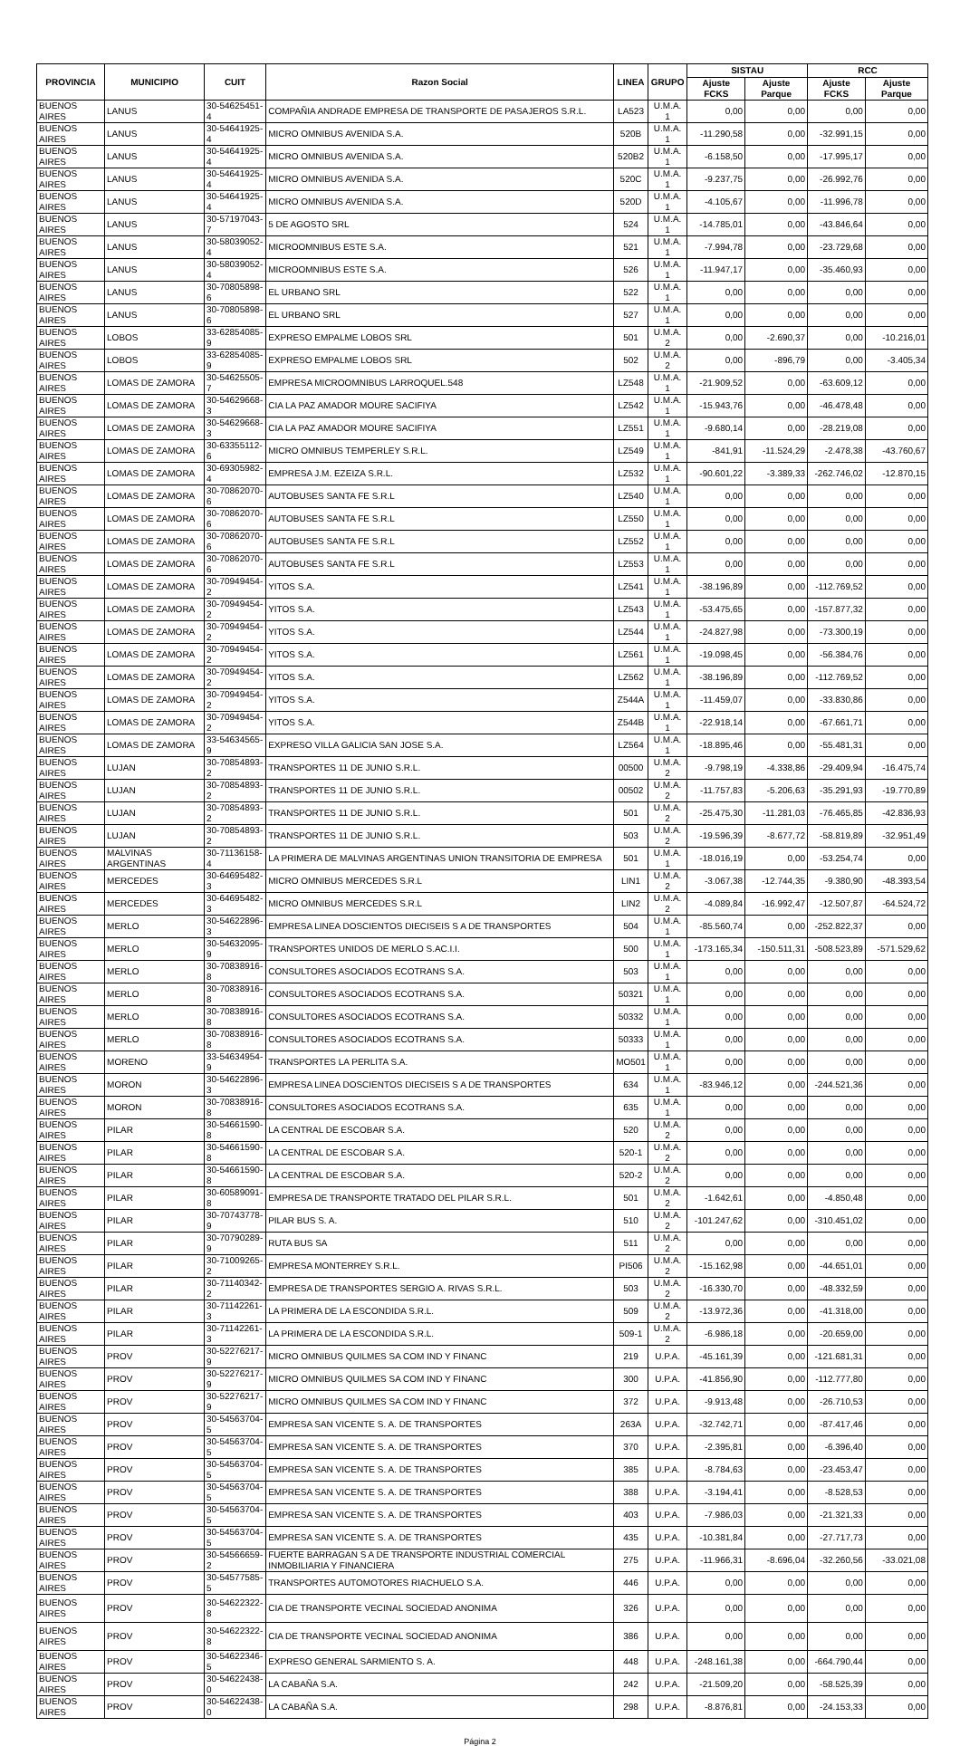| PROVINCIA | MUNICIPIO | CUIT | Razon Social | LINEA | GRUPO | SISTAU | | RCC | |
| --- | --- | --- | --- | --- | --- | --- | --- | --- | --- |
| | | | | | | Ajuste FCKS | Ajuste Parque | Ajuste FCKS | Ajuste Parque |
| BUENOS AIRES | LANUS | 30-54625451-4 | COMPAÑIA ANDRADE EMPRESA DE TRANSPORTE DE PASAJEROS S.R.L. | LA523 | U.M.A. 1 | 0,00 | 0,00 | 0,00 | 0,00 |
| BUENOS AIRES | LANUS | 30-54641925-4 | MICRO OMNIBUS AVENIDA S.A. | 520B | U.M.A. 1 | -11.290,58 | 0,00 | -32.991,15 | 0,00 |
| BUENOS AIRES | LANUS | 30-54641925-4 | MICRO OMNIBUS AVENIDA S.A. | 520B2 | U.M.A. 1 | -6.158,50 | 0,00 | -17.995,17 | 0,00 |
| BUENOS AIRES | LANUS | 30-54641925-4 | MICRO OMNIBUS AVENIDA S.A. | 520C | U.M.A. 1 | -9.237,75 | 0,00 | -26.992,76 | 0,00 |
| BUENOS AIRES | LANUS | 30-54641925-4 | MICRO OMNIBUS AVENIDA S.A. | 520D | U.M.A. 1 | -4.105,67 | 0,00 | -11.996,78 | 0,00 |
| BUENOS AIRES | LANUS | 30-57197043-7 | 5 DE AGOSTO SRL | 524 | U.M.A. 1 | -14.785,01 | 0,00 | -43.846,64 | 0,00 |
| BUENOS AIRES | LANUS | 30-58039052-4 | MICROOMNIBUS ESTE S.A. | 521 | U.M.A. 1 | -7.994,78 | 0,00 | -23.729,68 | 0,00 |
| BUENOS AIRES | LANUS | 30-58039052-4 | MICROOMNIBUS ESTE S.A. | 526 | U.M.A. 1 | -11.947,17 | 0,00 | -35.460,93 | 0,00 |
| BUENOS AIRES | LANUS | 30-70805898-6 | EL URBANO SRL | 522 | U.M.A. 1 | 0,00 | 0,00 | 0,00 | 0,00 |
| BUENOS AIRES | LANUS | 30-70805898-6 | EL URBANO SRL | 527 | U.M.A. 1 | 0,00 | 0,00 | 0,00 | 0,00 |
| BUENOS AIRES | LOBOS | 33-62854085-9 | EXPRESO EMPALME LOBOS SRL | 501 | U.M.A. 2 | 0,00 | -2.690,37 | 0,00 | -10.216,01 |
| BUENOS AIRES | LOBOS | 33-62854085-9 | EXPRESO EMPALME LOBOS SRL | 502 | U.M.A. 2 | 0,00 | -896,79 | 0,00 | -3.405,34 |
| BUENOS AIRES | LOMAS DE ZAMORA | 30-54625505-7 | EMPRESA MICROOMNIBUS LARROQUEL.548 | LZ548 | U.M.A. 1 | -21.909,52 | 0,00 | -63.609,12 | 0,00 |
| BUENOS AIRES | LOMAS DE ZAMORA | 30-54629668-3 | CIA LA PAZ AMADOR MOURE SACIFIYA | LZ542 | U.M.A. 1 | -15.943,76 | 0,00 | -46.478,48 | 0,00 |
| BUENOS AIRES | LOMAS DE ZAMORA | 30-54629668-3 | CIA LA PAZ AMADOR MOURE SACIFIYA | LZ551 | U.M.A. 1 | -9.680,14 | 0,00 | -28.219,08 | 0,00 |
| BUENOS AIRES | LOMAS DE ZAMORA | 30-63355112-6 | MICRO OMNIBUS TEMPERLEY S.R.L. | LZ549 | U.M.A. 1 | -841,91 | -11.524,29 | -2.478,38 | -43.760,67 |
| BUENOS AIRES | LOMAS DE ZAMORA | 30-69305982-4 | EMPRESA J.M. EZEIZA S.R.L. | LZ532 | U.M.A. 1 | -90.601,22 | -3.389,33 | -262.746,02 | -12.870,15 |
| BUENOS AIRES | LOMAS DE ZAMORA | 30-70862070-6 | AUTOBUSES SANTA FE S.R.L | LZ540 | U.M.A. 1 | 0,00 | 0,00 | 0,00 | 0,00 |
| BUENOS AIRES | LOMAS DE ZAMORA | 30-70862070-6 | AUTOBUSES SANTA FE S.R.L | LZ550 | U.M.A. 1 | 0,00 | 0,00 | 0,00 | 0,00 |
| BUENOS AIRES | LOMAS DE ZAMORA | 30-70862070-6 | AUTOBUSES SANTA FE S.R.L | LZ552 | U.M.A. 1 | 0,00 | 0,00 | 0,00 | 0,00 |
| BUENOS AIRES | LOMAS DE ZAMORA | 30-70862070-6 | AUTOBUSES SANTA FE S.R.L | LZ553 | U.M.A. 1 | 0,00 | 0,00 | 0,00 | 0,00 |
| BUENOS AIRES | LOMAS DE ZAMORA | 30-70949454-2 | YITOS S.A. | LZ541 | U.M.A. 1 | -38.196,89 | 0,00 | -112.769,52 | 0,00 |
| BUENOS AIRES | LOMAS DE ZAMORA | 30-70949454-2 | YITOS S.A. | LZ543 | U.M.A. 1 | -53.475,65 | 0,00 | -157.877,32 | 0,00 |
| BUENOS AIRES | LOMAS DE ZAMORA | 30-70949454-2 | YITOS S.A. | LZ544 | U.M.A. 1 | -24.827,98 | 0,00 | -73.300,19 | 0,00 |
| BUENOS AIRES | LOMAS DE ZAMORA | 30-70949454-2 | YITOS S.A. | LZ561 | U.M.A. 1 | -19.098,45 | 0,00 | -56.384,76 | 0,00 |
| BUENOS AIRES | LOMAS DE ZAMORA | 30-70949454-2 | YITOS S.A. | LZ562 | U.M.A. 1 | -38.196,89 | 0,00 | -112.769,52 | 0,00 |
| BUENOS AIRES | LOMAS DE ZAMORA | 30-70949454-2 | YITOS S.A. | Z544A | U.M.A. 1 | -11.459,07 | 0,00 | -33.830,86 | 0,00 |
| BUENOS AIRES | LOMAS DE ZAMORA | 30-70949454-2 | YITOS S.A. | Z544B | U.M.A. 1 | -22.918,14 | 0,00 | -67.661,71 | 0,00 |
| BUENOS AIRES | LOMAS DE ZAMORA | 33-54634565-9 | EXPRESO VILLA GALICIA SAN JOSE S.A. | LZ564 | U.M.A. 1 | -18.895,46 | 0,00 | -55.481,31 | 0,00 |
| BUENOS AIRES | LUJAN | 30-70854893-2 | TRANSPORTES 11 DE JUNIO S.R.L. | 00500 | U.M.A. 2 | -9.798,19 | -4.338,86 | -29.409,94 | -16.475,74 |
| BUENOS AIRES | LUJAN | 30-70854893-2 | TRANSPORTES 11 DE JUNIO S.R.L. | 00502 | U.M.A. 2 | -11.757,83 | -5.206,63 | -35.291,93 | -19.770,89 |
| BUENOS AIRES | LUJAN | 30-70854893-2 | TRANSPORTES 11 DE JUNIO S.R.L. | 501 | U.M.A. 2 | -25.475,30 | -11.281,03 | -76.465,85 | -42.836,93 |
| BUENOS AIRES | LUJAN | 30-70854893-2 | TRANSPORTES 11 DE JUNIO S.R.L. | 503 | U.M.A. 2 | -19.596,39 | -8.677,72 | -58.819,89 | -32.951,49 |
| BUENOS AIRES | MALVINAS ARGENTINAS | 30-71136158-4 | LA PRIMERA DE MALVINAS ARGENTINAS UNION TRANSITORIA DE EMPRESA | 501 | U.M.A. 1 | -18.016,19 | 0,00 | -53.254,74 | 0,00 |
| BUENOS AIRES | MERCEDES | 30-64695482-3 | MICRO OMNIBUS MERCEDES S.R.L | LIN1 | U.M.A. 2 | -3.067,38 | -12.744,35 | -9.380,90 | -48.393,54 |
| BUENOS AIRES | MERCEDES | 30-64695482-3 | MICRO OMNIBUS MERCEDES S.R.L | LIN2 | U.M.A. 2 | -4.089,84 | -16.992,47 | -12.507,87 | -64.524,72 |
| BUENOS AIRES | MERLO | 30-54622896-3 | EMPRESA LINEA DOSCIENTOS DIECISEIS S A DE TRANSPORTES | 504 | U.M.A. 1 | -85.560,74 | 0,00 | -252.822,37 | 0,00 |
| BUENOS AIRES | MERLO | 30-54632095-9 | TRANSPORTES UNIDOS DE MERLO S.AC.I.I. | 500 | U.M.A. 1 | -173.165,34 | -150.511,31 | -508.523,89 | -571.529,62 |
| BUENOS AIRES | MERLO | 30-70838916-8 | CONSULTORES ASOCIADOS ECOTRANS S.A. | 503 | U.M.A. 1 | 0,00 | 0,00 | 0,00 | 0,00 |
| BUENOS AIRES | MERLO | 30-70838916-8 | CONSULTORES ASOCIADOS ECOTRANS S.A. | 50321 | U.M.A. 1 | 0,00 | 0,00 | 0,00 | 0,00 |
| BUENOS AIRES | MERLO | 30-70838916-8 | CONSULTORES ASOCIADOS ECOTRANS S.A. | 50332 | U.M.A. 1 | 0,00 | 0,00 | 0,00 | 0,00 |
| BUENOS AIRES | MERLO | 30-70838916-8 | CONSULTORES ASOCIADOS ECOTRANS S.A. | 50333 | U.M.A. 1 | 0,00 | 0,00 | 0,00 | 0,00 |
| BUENOS AIRES | MORENO | 33-54634954-9 | TRANSPORTES LA PERLITA S.A. | MO501 | U.M.A. 1 | 0,00 | 0,00 | 0,00 | 0,00 |
| BUENOS AIRES | MORON | 30-54622896-3 | EMPRESA LINEA DOSCIENTOS DIECISEIS S A DE TRANSPORTES | 634 | U.M.A. 1 | -83.946,12 | 0,00 | -244.521,36 | 0,00 |
| BUENOS AIRES | MORON | 30-70838916-8 | CONSULTORES ASOCIADOS ECOTRANS S.A. | 635 | U.M.A. 1 | 0,00 | 0,00 | 0,00 | 0,00 |
| BUENOS AIRES | PILAR | 30-54661590-8 | LA CENTRAL DE ESCOBAR S.A. | 520 | U.M.A. 2 | 0,00 | 0,00 | 0,00 | 0,00 |
| BUENOS AIRES | PILAR | 30-54661590-8 | LA CENTRAL DE ESCOBAR S.A. | 520-1 | U.M.A. 2 | 0,00 | 0,00 | 0,00 | 0,00 |
| BUENOS AIRES | PILAR | 30-54661590-8 | LA CENTRAL DE ESCOBAR S.A. | 520-2 | U.M.A. 2 | 0,00 | 0,00 | 0,00 | 0,00 |
| BUENOS AIRES | PILAR | 30-60589091-8 | EMPRESA DE TRANSPORTE TRATADO DEL PILAR S.R.L. | 501 | U.M.A. 2 | -1.642,61 | 0,00 | -4.850,48 | 0,00 |
| BUENOS AIRES | PILAR | 30-70743778-9 | PILAR BUS S. A. | 510 | U.M.A. 2 | -101.247,62 | 0,00 | -310.451,02 | 0,00 |
| BUENOS AIRES | PILAR | 30-70790289-9 | RUTA BUS SA | 511 | U.M.A. 2 | 0,00 | 0,00 | 0,00 | 0,00 |
| BUENOS AIRES | PILAR | 30-71009265-2 | EMPRESA MONTERREY S.R.L. | PI506 | U.M.A. 2 | -15.162,98 | 0,00 | -44.651,01 | 0,00 |
| BUENOS AIRES | PILAR | 30-71140342-2 | EMPRESA DE TRANSPORTES SERGIO A. RIVAS S.R.L. | 503 | U.M.A. 2 | -16.330,70 | 0,00 | -48.332,59 | 0,00 |
| BUENOS AIRES | PILAR | 30-71142261-3 | LA PRIMERA DE LA ESCONDIDA S.R.L. | 509 | U.M.A. 2 | -13.972,36 | 0,00 | -41.318,00 | 0,00 |
| BUENOS AIRES | PILAR | 30-71142261-3 | LA PRIMERA DE LA ESCONDIDA S.R.L. | 509-1 | U.M.A. 2 | -6.986,18 | 0,00 | -20.659,00 | 0,00 |
| BUENOS AIRES | PROV | 30-52276217-9 | MICRO OMNIBUS QUILMES SA COM IND Y FINANC | 219 | U.P.A. | -45.161,39 | 0,00 | -121.681,31 | 0,00 |
| BUENOS AIRES | PROV | 30-52276217-9 | MICRO OMNIBUS QUILMES SA COM IND Y FINANC | 300 | U.P.A. | -41.856,90 | 0,00 | -112.777,80 | 0,00 |
| BUENOS AIRES | PROV | 30-52276217-9 | MICRO OMNIBUS QUILMES SA COM IND Y FINANC | 372 | U.P.A. | -9.913,48 | 0,00 | -26.710,53 | 0,00 |
| BUENOS AIRES | PROV | 30-54563704-5 | EMPRESA SAN VICENTE S. A. DE TRANSPORTES | 263A | U.P.A. | -32.742,71 | 0,00 | -87.417,46 | 0,00 |
| BUENOS AIRES | PROV | 30-54563704-5 | EMPRESA SAN VICENTE S. A. DE TRANSPORTES | 370 | U.P.A. | -2.395,81 | 0,00 | -6.396,40 | 0,00 |
| BUENOS AIRES | PROV | 30-54563704-5 | EMPRESA SAN VICENTE S. A. DE TRANSPORTES | 385 | U.P.A. | -8.784,63 | 0,00 | -23.453,47 | 0,00 |
| BUENOS AIRES | PROV | 30-54563704-5 | EMPRESA SAN VICENTE S. A. DE TRANSPORTES | 388 | U.P.A. | -3.194,41 | 0,00 | -8.528,53 | 0,00 |
| BUENOS AIRES | PROV | 30-54563704-5 | EMPRESA SAN VICENTE S. A. DE TRANSPORTES | 403 | U.P.A. | -7.986,03 | 0,00 | -21.321,33 | 0,00 |
| BUENOS AIRES | PROV | 30-54563704-5 | EMPRESA SAN VICENTE S. A. DE TRANSPORTES | 435 | U.P.A. | -10.381,84 | 0,00 | -27.717,73 | 0,00 |
| BUENOS AIRES | PROV | 30-54566659-2 | FUERTE BARRAGAN S A DE TRANSPORTE INDUSTRIAL COMERCIAL INMOBILIARIA Y FINANCIERA | 275 | U.P.A. | -11.966,31 | -8.696,04 | -32.260,56 | -33.021,08 |
| BUENOS AIRES | PROV | 30-54577585-5 | TRANSPORTES AUTOMOTORES RIACHUELO S.A. | 446 | U.P.A. | 0,00 | 0,00 | 0,00 | 0,00 |
| BUENOS AIRES | PROV | 30-54622322-8 | CIA DE TRANSPORTE VECINAL SOCIEDAD ANONIMA | 326 | U.P.A. | 0,00 | 0,00 | 0,00 | 0,00 |
| BUENOS AIRES | PROV | 30-54622322-8 | CIA DE TRANSPORTE VECINAL SOCIEDAD ANONIMA | 386 | U.P.A. | 0,00 | 0,00 | 0,00 | 0,00 |
| BUENOS AIRES | PROV | 30-54622346-5 | EXPRESO GENERAL SARMIENTO S. A. | 448 | U.P.A. | -248.161,38 | 0,00 | -664.790,44 | 0,00 |
| BUENOS AIRES | PROV | 30-54622438-0 | LA CABAÑA S.A. | 242 | U.P.A. | -21.509,20 | 0,00 | -58.525,39 | 0,00 |
| BUENOS AIRES | PROV | 30-54622438-0 | LA CABAÑA S.A. | 298 | U.P.A. | -8.876,81 | 0,00 | -24.153,33 | 0,00 |
Página 2